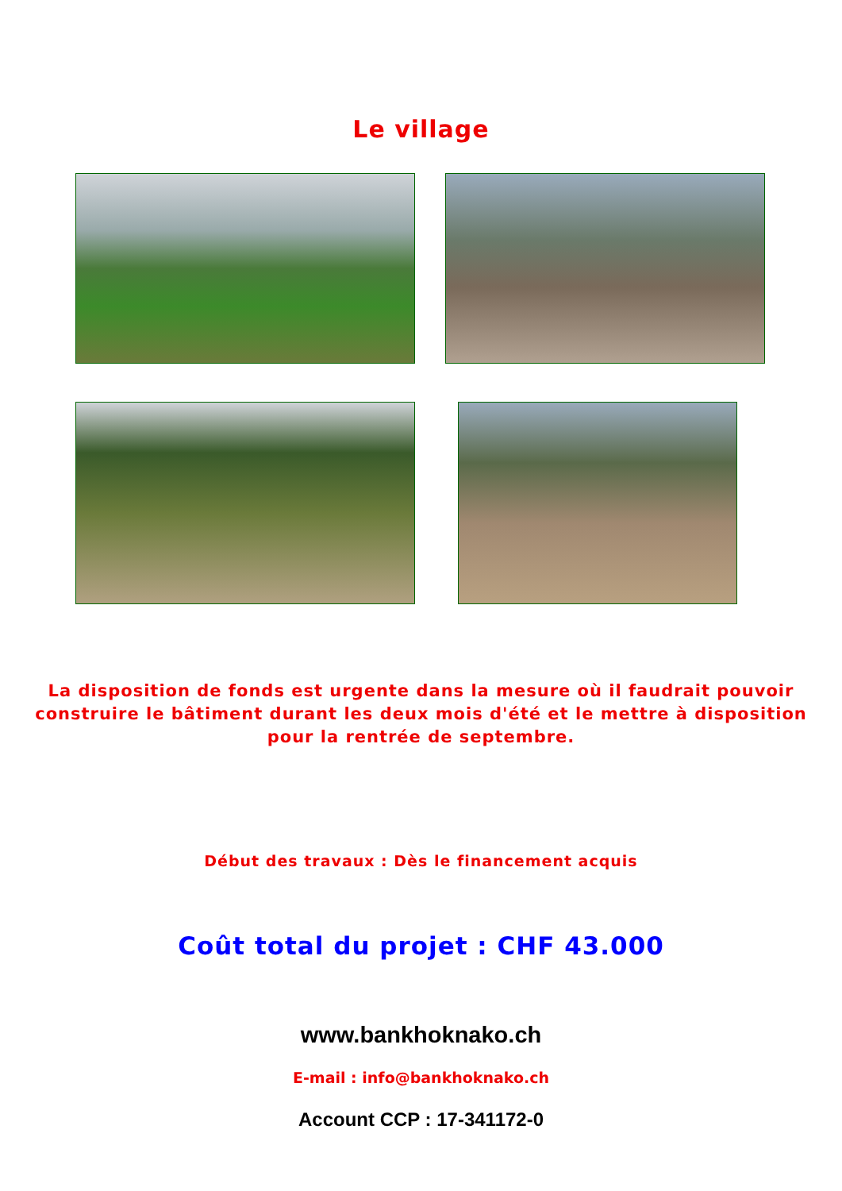Le village
La disposition de fonds est urgente dans la mesure où il faudrait pouvoir construire le bâtiment durant les deux mois d'été et le mettre à disposition pour la rentrée de septembre.
Début des travaux : Dès le financement acquis
Coût total du projet : CHF 43.000
www.bankhoknako.ch
E-mail : info@bankhoknako.ch
Account CCP : 17-341172-0